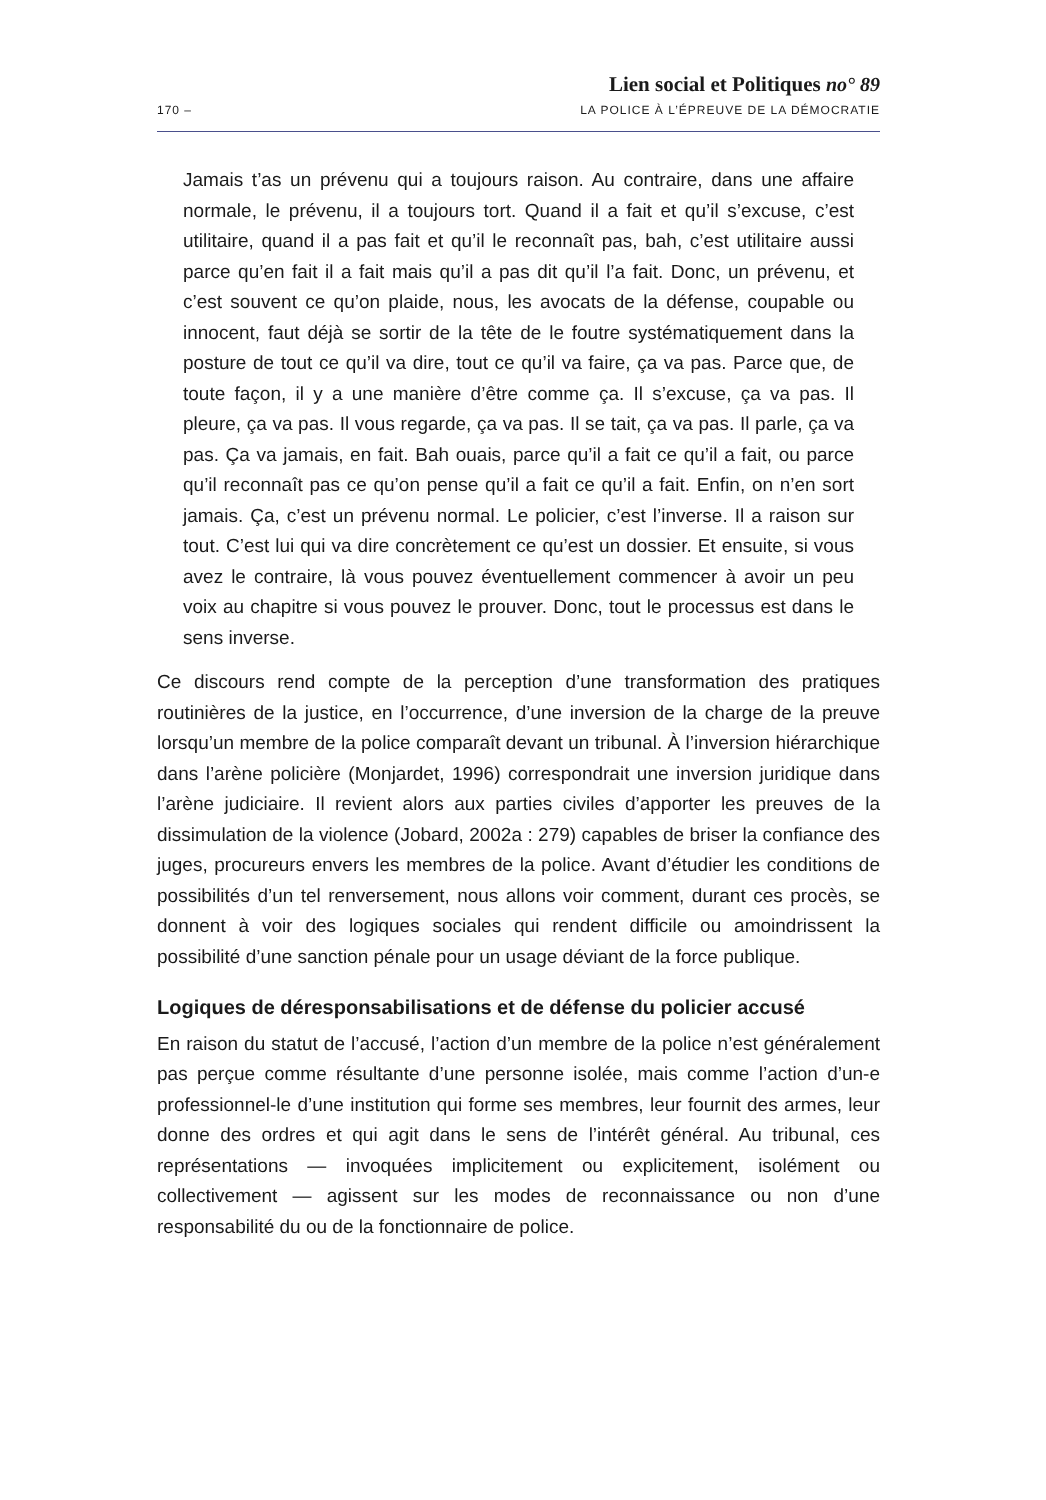Lien social et Politiques no° 89
170 – LA POLICE À L’ÉPREUVE DE LA DÉMOCRATIE
Jamais t’as un prévenu qui a toujours raison. Au contraire, dans une affaire normale, le prévenu, il a toujours tort. Quand il a fait et qu’il s’excuse, c’est utilitaire, quand il a pas fait et qu’il le reconnaît pas, bah, c’est utilitaire aussi parce qu’en fait il a fait mais qu’il a pas dit qu’il l’a fait. Donc, un prévenu, et c’est souvent ce qu’on plaide, nous, les avocats de la défense, coupable ou innocent, faut déjà se sortir de la tête de le foutre systématiquement dans la posture de tout ce qu’il va dire, tout ce qu’il va faire, ça va pas. Parce que, de toute façon, il y a une manière d’être comme ça. Il s’excuse, ça va pas. Il pleure, ça va pas. Il vous regarde, ça va pas. Il se tait, ça va pas. Il parle, ça va pas. Ça va jamais, en fait. Bah ouais, parce qu’il a fait ce qu’il a fait, ou parce qu’il reconnaît pas ce qu’on pense qu’il a fait ce qu’il a fait. Enfin, on n’en sort jamais. Ça, c’est un prévenu normal. Le policier, c’est l’inverse. Il a raison sur tout. C’est lui qui va dire concrètement ce qu’est un dossier. Et ensuite, si vous avez le contraire, là vous pouvez éventuellement commencer à avoir un peu voix au chapitre si vous pouvez le prouver. Donc, tout le processus est dans le sens inverse.
Ce discours rend compte de la perception d’une transformation des pratiques routinières de la justice, en l’occurrence, d’une inversion de la charge de la preuve lorsqu’un membre de la police comparaît devant un tribunal. À l’inversion hiérarchique dans l’arène policière (Monjardet, 1996) correspondrait une inversion juridique dans l’arène judiciaire. Il revient alors aux parties civiles d’apporter les preuves de la dissimulation de la violence (Jobard, 2002a : 279) capables de briser la confiance des juges, procureurs envers les membres de la police. Avant d’étudier les conditions de possibilités d’un tel renversement, nous allons voir comment, durant ces procès, se donnent à voir des logiques sociales qui rendent difficile ou amoindrissent la possibilité d’une sanction pénale pour un usage déviant de la force publique.
Logiques de déresponsabilisations et de défense du policier accusé
En raison du statut de l’accusé, l’action d’un membre de la police n’est généralement pas perçue comme résultante d’une personne isolée, mais comme l’action d’un-e professionnel-le d’une institution qui forme ses membres, leur fournit des armes, leur donne des ordres et qui agit dans le sens de l’intérêt général. Au tribunal, ces représentations — invoquées implicitement ou explicitement, isolément ou collectivement — agissent sur les modes de reconnaissance ou non d’une responsabilité du ou de la fonctionnaire de police.